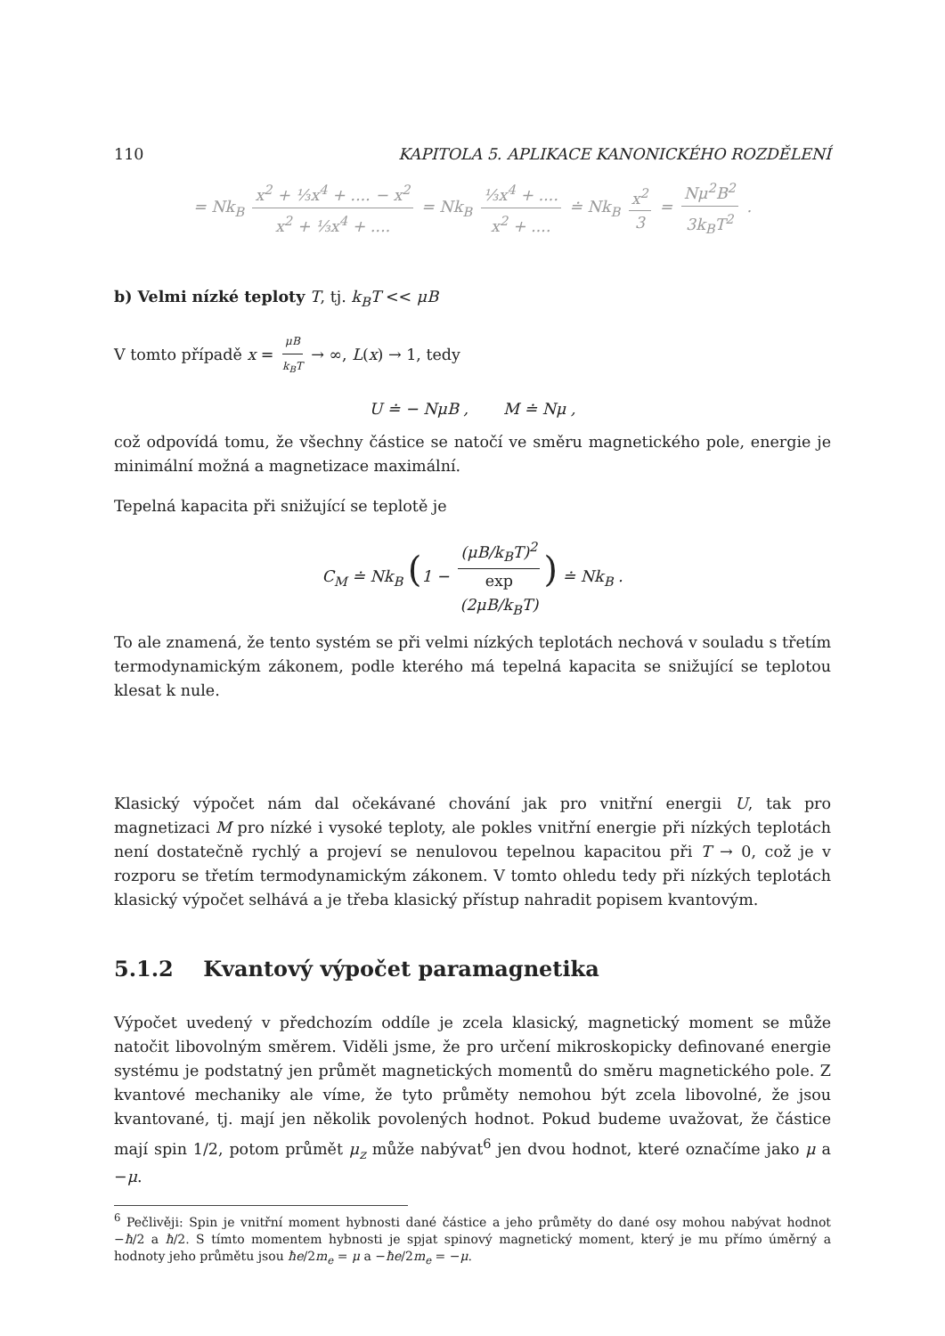110 KAPITOLA 5. APLIKACE KANONICKÉHO ROZDĚLENÍ
= Nk<sub>B</sub> x<sup>2</sup> + ⅓x<sup>4</sup> + .... − x<sup>2</sup> x<sup>2</sup> + ⅓x<sup>4</sup> + .... = Nk<sub>B</sub> ⅓x<sup>4</sup> + .... x<sup>2</sup> + .... ≐ Nk<sub>B</sub> x<sup>2</sup> 3 = Nμ<sup>2</sup>B<sup>2</sup> 3k<sub>B</sub>T<sup>2</sup> .
b) Velmi nízké teploty T, tj. k<sub>B</sub>T << μB
V tomto případě x = μB k<sub>B</sub>T → ∞, L(x) → 1, tedy
U ≐ − NμB , M ≐ Nμ ,
což odpovídá tomu, že všechny částice se natočí ve směru magnetického pole, energie je minimální možná a magnetizace maximální.
Tepelná kapacita při snižující se teplotě je
C<sub>M</sub> ≐ Nk<sub>B</sub> (1 − (μB/k<sub>B</sub>T)<sup>2</sup> exp
(2μB/k<sub>B</sub>T)) ≐ Nk<sub>B</sub> .
To ale znamená, že tento systém se při velmi nízkých teplotách nechová v souladu s třetím termodynamickým zákonem, podle kterého má tepelná kapacita se snižující se teplotou klesat k nule.
Klasický výpočet nám dal očekávané chování jak pro vnitřní energii U, tak pro magnetizaci M pro nízké i vysoké teploty, ale pokles vnitřní energie při nízkých teplotách není dostatečně rychlý a projeví se nenulovou tepelnou kapacitou při T → 0, což je v rozporu se třetím termodynamickým zákonem. V tomto ohledu tedy při nízkých teplotách klasický výpočet selhává a je třeba klasický přístup nahradit popisem kvantovým.
5.1.2 Kvantový výpočet paramagnetika
Výpočet uvedený v předchozím oddíle je zcela klasický, magnetický moment se může natočit libovolným směrem. Viděli jsme, že pro určení mikroskopicky definované energie systému je podstatný jen průmět magnetických momentů do směru magnetického pole. Z kvantové mechaniky ale víme, že tyto průměty nemohou být zcela libovolné, že jsou kvantované, tj. mají jen několik povolených hodnot. Pokud budeme uvažovat, že částice mají spin 1/2, potom průmět μ<sub>z</sub> může nabývat<sup>6</sup> jen dvou hodnot, které označíme jako μ a −μ.
<sup>6</sup> Pečlivěji: Spin je vnitřní moment hybnosti dané částice a jeho průměty do dané osy mohou nabývat hodnot −ħ/2 a ħ/2. S tímto momentem hybnosti je spjat spinový magnetický moment, který je mu přímo úměrný a hodnoty jeho průmětu jsou ħe/2m<sub>e</sub> = μ a −ħe/2m<sub>e</sub> = −μ.